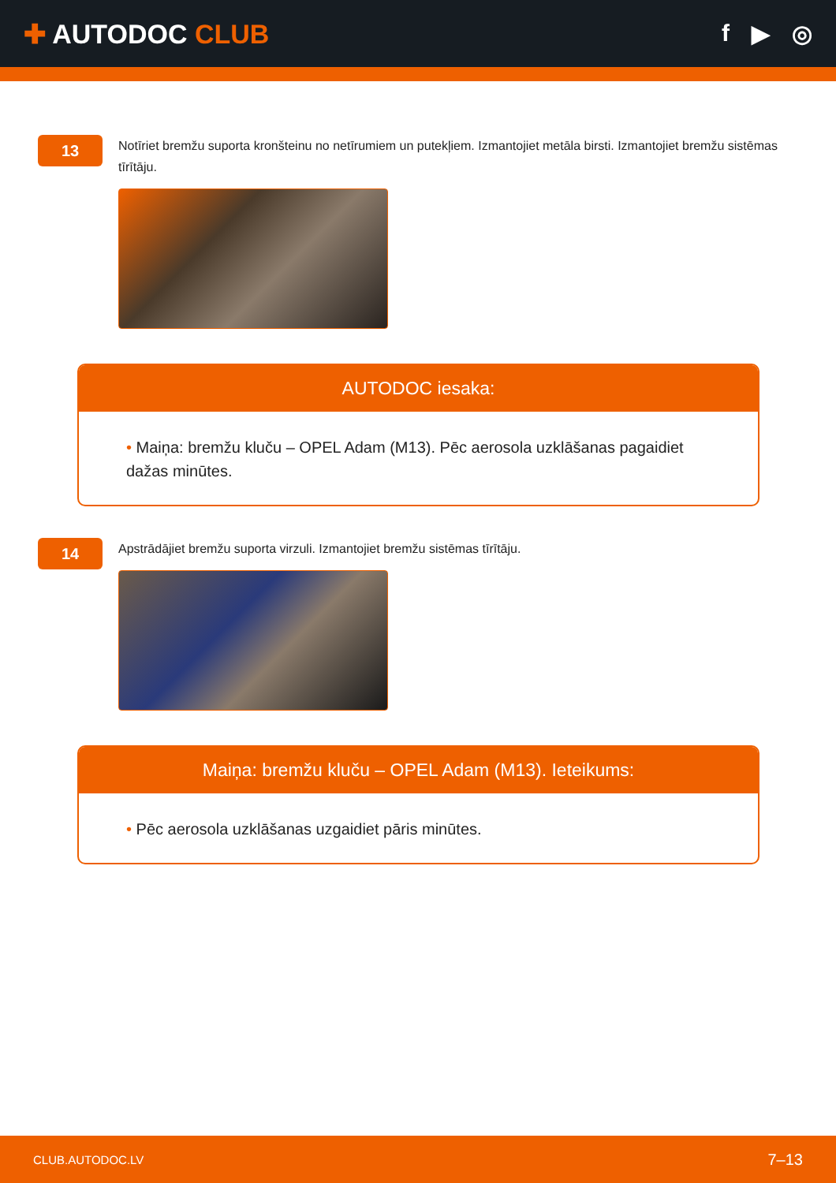✚ AUTODOC CLUB f ▶ ◎
13
Notīriet bremžu suporta kronšteinu no netīrumiem un putekļiem. Izmantojiet metāla birsti. Izmantojiet bremžu sistēmas tīrītāju.
AUTODOC iesaka:
• Maiņa: bremžu kluču – OPEL Adam (M13). Pēc aerosola uzklāšanas pagaidiet dažas minūtes.
14
Apstrādājiet bremžu suporta virzuli. Izmantojiet bremžu sistēmas tīrītāju.
Maiņa: bremžu kluču – OPEL Adam (M13). Ieteikums:
• Pēc aerosola uzklāšanas uzgaidiet pāris minūtes.
CLUB.AUTODOC.LV 7–13